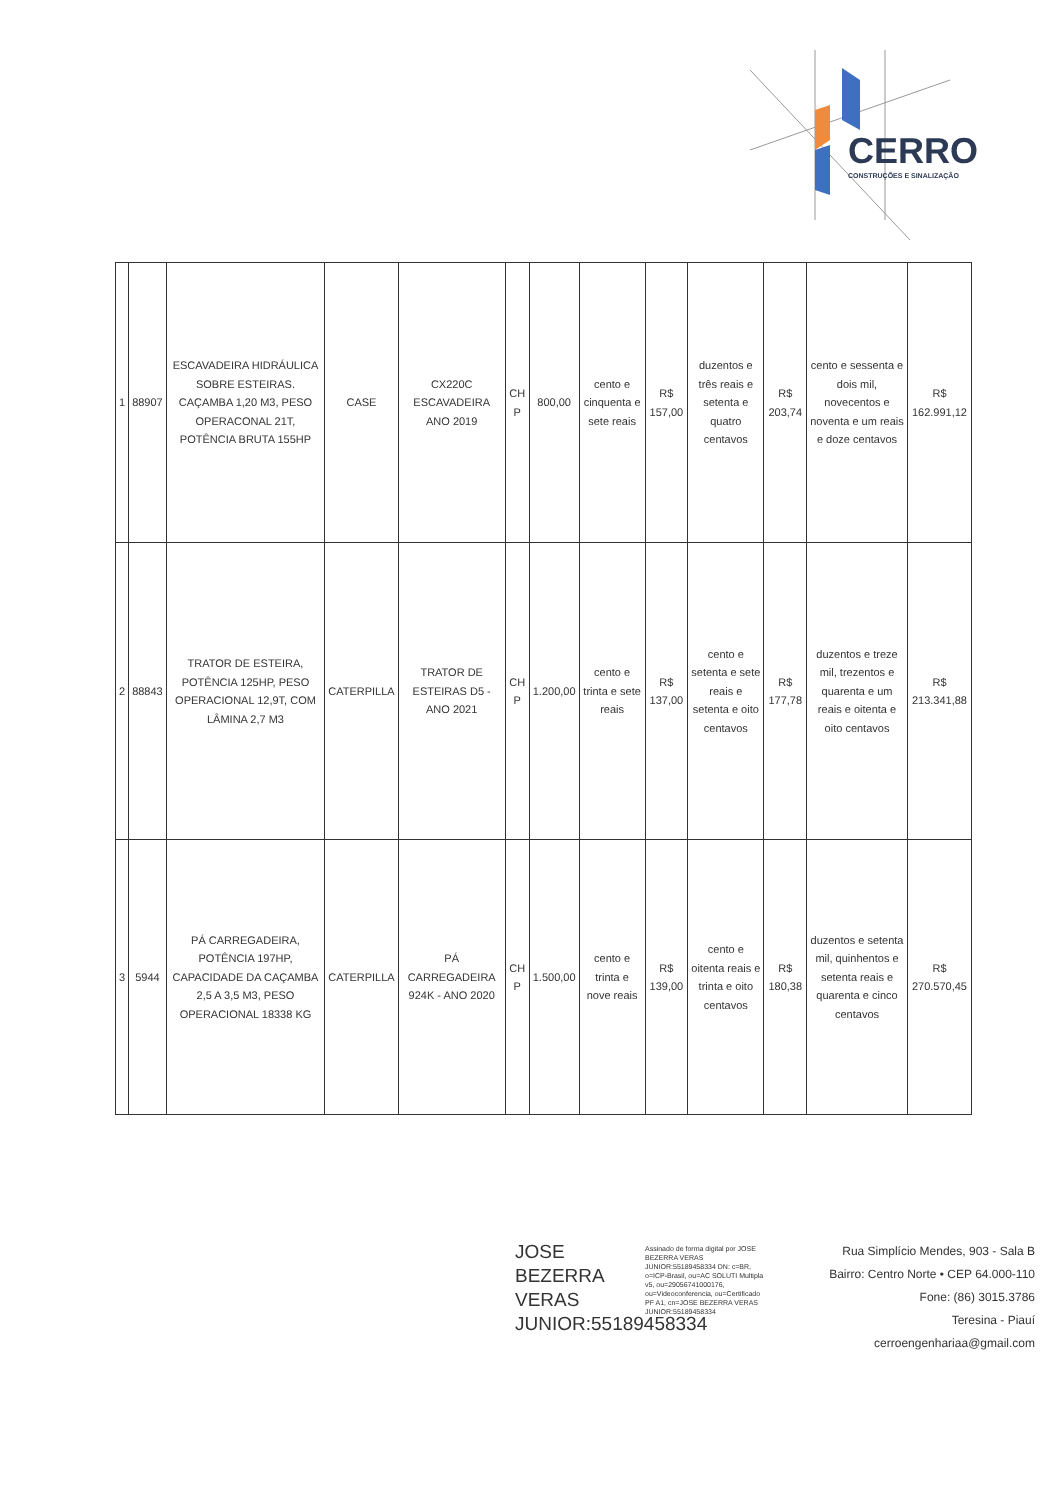CERRO
CONSTRUÇÕES E SINALIZAÇÃO
| 1 | 88907 | ESCAVADEIRA HIDRÁULICA SOBRE ESTEIRAS. CAÇAMBA 1,20 M3, PESO OPERACONAL 21T, POTÊNCIA BRUTA 155HP | CASE | CX220C ESCAVADEIRA ANO 2019 | CH P | 800,00 | cento e cinquenta e sete reais | R$ 157,00 | duzentos e três reais e setenta e quatro centavos | R$ 203,74 | cento e sessenta e dois mil, novecentos e noventa e um reais e doze centavos | R$ 162.991,12 |
| 2 | 88843 | TRATOR DE ESTEIRA, POTÊNCIA 125HP, PESO OPERACIONAL 12,9T, COM LÂMINA 2,7 M3 | CATERPILLA | TRATOR DE ESTEIRAS D5 - ANO 2021 | CH P | 1.200,00 | cento e trinta e sete reais | R$ 137,00 | cento e setenta e sete reais e setenta e oito centavos | R$ 177,78 | duzentos e treze mil, trezentos e quarenta e um reais e oitenta e oito centavos | R$ 213.341,88 |
| 3 | 5944 | PÁ CARREGADEIRA, POTÊNCIA 197HP, CAPACIDADE DA CAÇAMBA 2,5 A 3,5 M3, PESO OPERACIONAL 18338 KG | CATERPILLA | PÁ CARREGADEIRA 924K - ANO 2020 | CH P | 1.500,00 | cento e trinta e nove reais | R$ 139,00 | cento e oitenta reais e trinta e oito centavos | R$ 180,38 | duzentos e setenta mil, quinhentos e setenta reais e quarenta e cinco centavos | R$ 270.570,45 |
JOSE BEZERRA VERAS JUNIOR:55189458334
Assinado de forma digital por JOSE BEZERRA VERAS JUNIOR:55189458334 DN: c=BR, o=ICP-Brasil, ou=AC SOLUTI Multipla v5, ou=29056741000176, ou=Videoconferencia, ou=Certificado PF A1, cn=JOSE BEZERRA VERAS JUNIOR:55189458334
Rua Simplício Mendes, 903 - Sala B
Bairro: Centro Norte • CEP 64.000-110
Fone: (86) 3015.3786
Teresina - Piauí
cerroengenhariaa@gmail.com